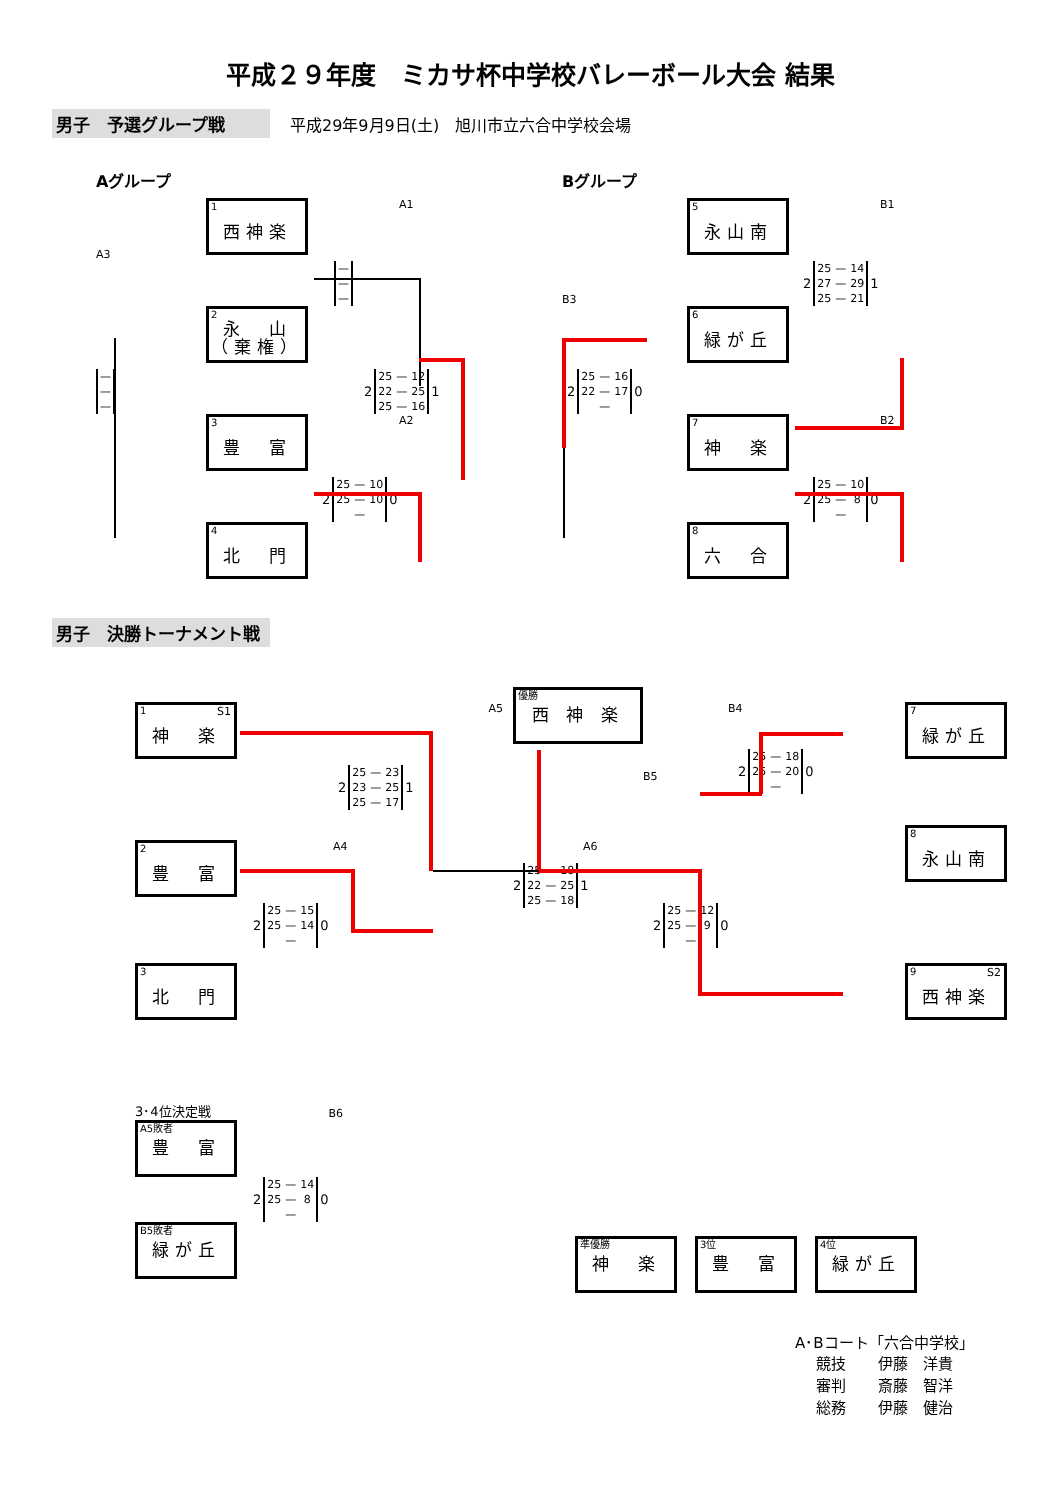平成２９年度　ミカサ杯中学校バレーボール大会 結果
男子　予選グループ戦
平成29年9月9日(土)　旭川市立六合中学校会場
Aグループ
A3
| — |
| — |
| — |
1
西神楽
2
永　山
（棄権）
3
豊　富
4
北　門
A1
| — |
| — |
| — |
2
| 25 | — | 12 |
| 22 | — | 25 |
| 25 | — | 16 |
1
A2
2
| 25 | — | 10 |
| 25 | — | 10 |
| | — | |
0
Bグループ
B3
2
| 25 | — | 16 |
| 22 | — | 17 |
| | — | |
0
5
永山南
6
緑が丘
7
神　楽
8
六　合
B1
2
| 25 | — | 14 |
| 27 | — | 29 |
| 25 | — | 21 |
1
B2
2
| 25 | — | 10 |
| 25 | — | 8 |
| | — | |
0
男子　決勝トーナメント戦
1 S1
神　楽
2
豊　富
3
北　門
A5
2
| 25 | — | 23 |
| 23 | — | 25 |
| 25 | — | 17 |
1
A4
2
| 25 | — | 15 |
| 25 | — | 14 |
| | — | |
0
優勝
西 神 楽
A6
2
| 25 | — | 18 |
| 22 | — | 25 |
| 25 | — | 18 |
1
B4
B5
2
| 25 | — | 18 |
| 25 | — | 20 |
| | — | |
0
2
| 25 | — | 12 |
| 25 | — | 9 |
| | — | |
0
7
緑が丘
8
永山南
9 S2
西神楽
3･4位決定戦
A5敗者
豊　富
2
| 25 | — | 14 |
| 25 | — | 8 |
| | — | |
0
B6
B5敗者
緑が丘
準優勝
神　楽
3位
豊　富
4位
緑が丘
A･Bコート「六合中学校」
| 競技 | 伊藤 洋貴 |
| 審判 | 斎藤 智洋 |
| 総務 | 伊藤 健治 |